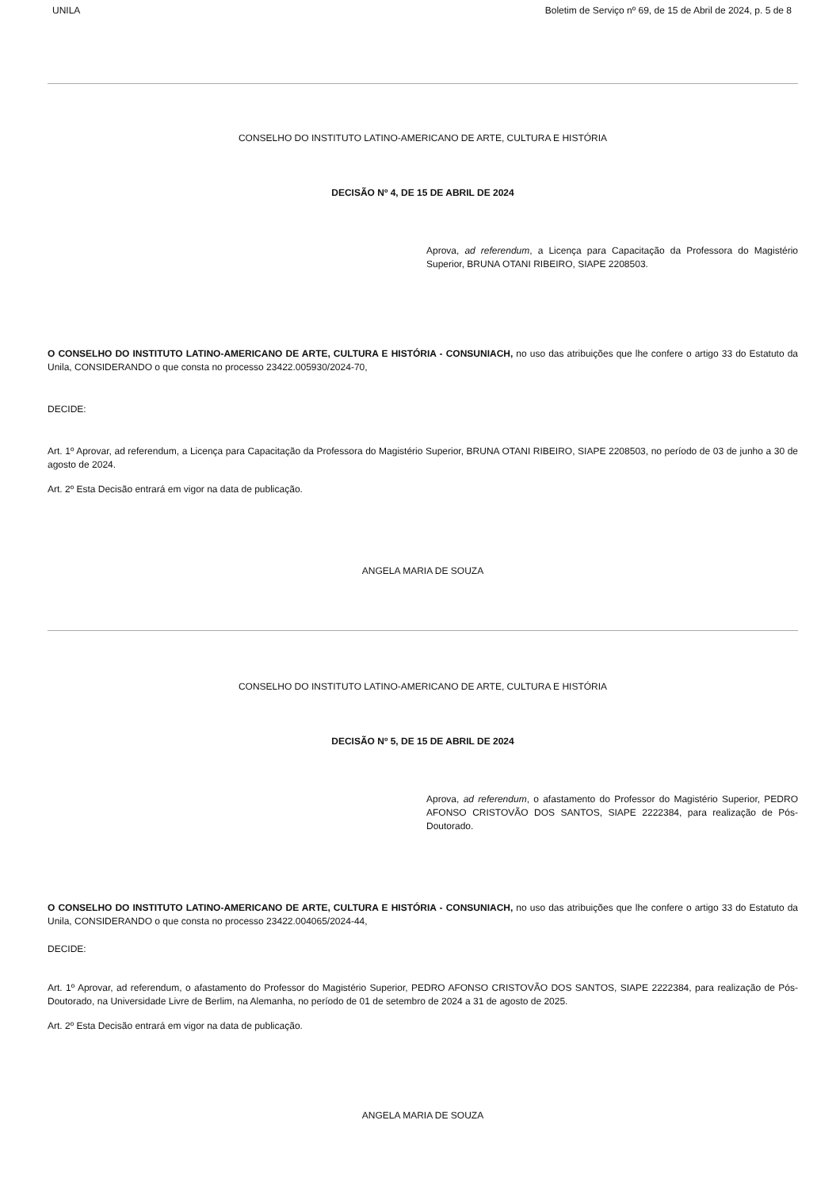UNILA Boletim de Serviço nº 69, de 15 de Abril de 2024, p. 5 de 8
CONSELHO DO INSTITUTO LATINO-AMERICANO DE ARTE, CULTURA E HISTÓRIA
DECISÃO Nº 4, DE 15 DE ABRIL DE 2024
Aprova, ad referendum, a Licença para Capacitação da Professora do Magistério Superior, BRUNA OTANI RIBEIRO, SIAPE 2208503.
O CONSELHO DO INSTITUTO LATINO-AMERICANO DE ARTE, CULTURA E HISTÓRIA - CONSUNIACH, no uso das atribuições que lhe confere o artigo 33 do Estatuto da Unila, CONSIDERANDO o que consta no processo 23422.005930/2024-70,
DECIDE:
Art. 1º Aprovar, ad referendum, a Licença para Capacitação da Professora do Magistério Superior, BRUNA OTANI RIBEIRO, SIAPE 2208503, no período de 03 de junho a 30 de agosto de 2024.
Art. 2º Esta Decisão entrará em vigor na data de publicação.
ANGELA MARIA DE SOUZA
CONSELHO DO INSTITUTO LATINO-AMERICANO DE ARTE, CULTURA E HISTÓRIA
DECISÃO Nº 5, DE 15 DE ABRIL DE 2024
Aprova, ad referendum, o afastamento do Professor do Magistério Superior, PEDRO AFONSO CRISTOVÃO DOS SANTOS, SIAPE 2222384, para realização de Pós-Doutorado.
O CONSELHO DO INSTITUTO LATINO-AMERICANO DE ARTE, CULTURA E HISTÓRIA - CONSUNIACH, no uso das atribuições que lhe confere o artigo 33 do Estatuto da Unila, CONSIDERANDO o que consta no processo 23422.004065/2024-44,
DECIDE:
Art. 1º Aprovar, ad referendum, o afastamento do Professor do Magistério Superior, PEDRO AFONSO CRISTOVÃO DOS SANTOS, SIAPE 2222384, para realização de Pós-Doutorado, na Universidade Livre de Berlim, na Alemanha, no período de 01 de setembro de 2024 a 31 de agosto de 2025.
Art. 2º Esta Decisão entrará em vigor na data de publicação.
ANGELA MARIA DE SOUZA